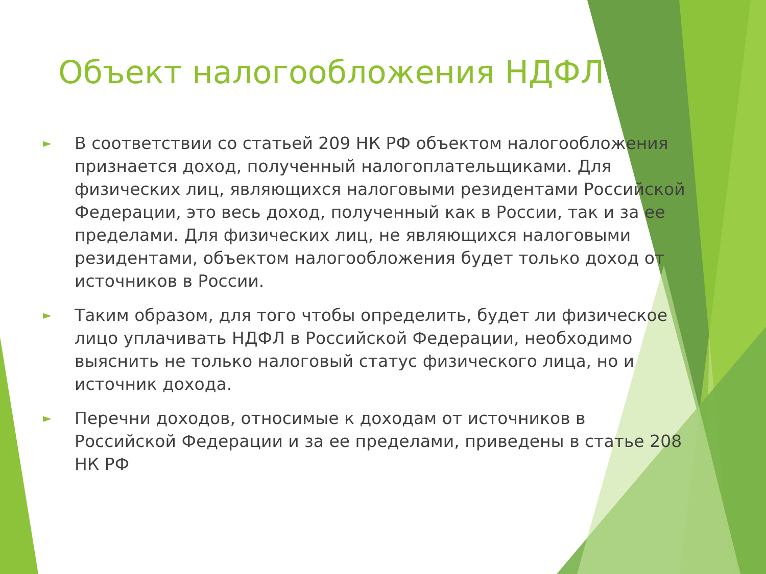Объект налогообложения НДФЛ
► В соответствии со статьей 209 НК РФ объектом налогообложения признается доход, полученный налогоплательщиками. Для физических лиц, являющихся налоговыми резидентами Российской Федерации, это весь доход, полученный как в России, так и за ее пределами. Для физических лиц, не являющихся налоговыми резидентами, объектом налогообложения будет только доход от источников в России.
► Таким образом, для того чтобы определить, будет ли физическое лицо уплачивать НДФЛ в Российской Федерации, необходимо выяснить не только налоговый статус физического лица, но и источник дохода.
► Перечни доходов, относимые к доходам от источников в Российской Федерации и за ее пределами, приведены в статье 208 НК РФ